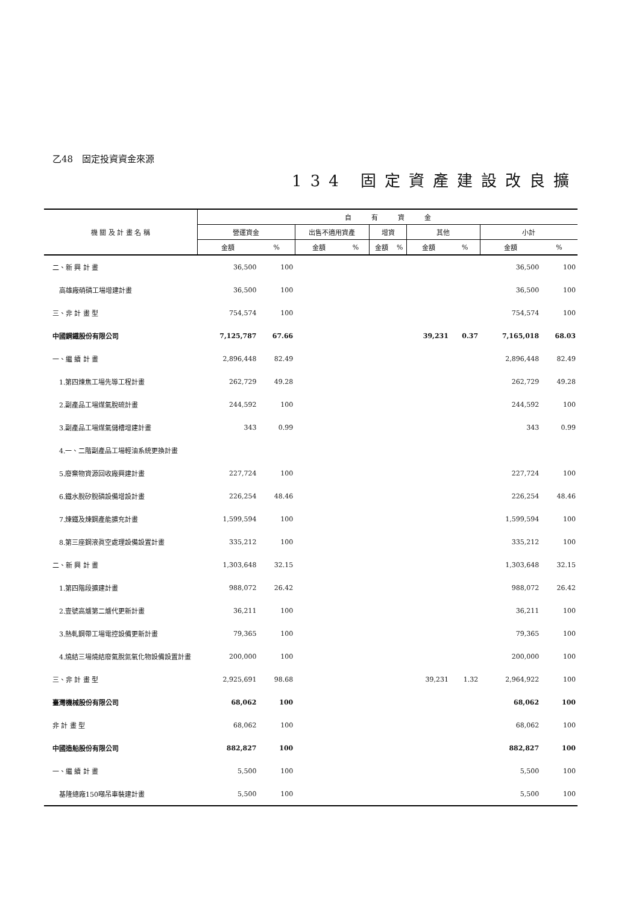乙48　固定投資資金來源
134 固定資產建設改良擴
| 機 關 及 計 畫 名 稱 | 自 有 資 金 | | | | | | | | | |
| --- | --- | --- | --- | --- | --- | --- | --- | --- | --- | --- |
| | 營運資金 | | 出售不適用資產 | | 增資 | | 其他 | | 小計 | |
| | 金額 | % | 金額 | % | 金額 | % | 金額 | % | 金額 | % |
| 二、新 興 計 畫 | 36,500 | 100 | | | | | | | 36,500 | 100 |
| 高雄廠硝磷工場增建計畫 | 36,500 | 100 | | | | | | | 36,500 | 100 |
| 三、非 計 畫 型 | 754,574 | 100 | | | | | | | 754,574 | 100 |
| 中國鋼鐵股份有限公司 | 7,125,787 | 67.66 | | | | | 39,231 | 0.37 | 7,165,018 | 68.03 |
| 一、繼 續 計 畫 | 2,896,448 | 82.49 | | | | | | | 2,896,448 | 82.49 |
| 1.第四煉焦工場先導工程計畫 | 262,729 | 49.28 | | | | | | | 262,729 | 49.28 |
| 2.副產品工場煤氣脫硫計畫 | 244,592 | 100 | | | | | | | 244,592 | 100 |
| 3.副產品工場煤氣儲槽增建計畫 | 343 | 0.99 | | | | | | | 343 | 0.99 |
| 4.一、二階副產品工場輕油系統更換計畫 | | | | | | | | | | |
| 5.廢棄物資源回收廠興建計畫 | 227,724 | 100 | | | | | | | 227,724 | 100 |
| 6.鐵水脫矽脫磷設備增設計畫 | 226,254 | 48.46 | | | | | | | 226,254 | 48.46 |
| 7.煉鐵及煉鋼產能擴充計畫 | 1,599,594 | 100 | | | | | | | 1,599,594 | 100 |
| 8.第三座鋼液眞空處理設備設置計畫 | 335,212 | 100 | | | | | | | 335,212 | 100 |
| 二、新 興 計 畫 | 1,303,648 | 32.15 | | | | | | | 1,303,648 | 32.15 |
| 1.第四階段擴建計畫 | 988,072 | 26.42 | | | | | | | 988,072 | 26.42 |
| 2.壹號高爐第二爐代更新計畫 | 36,211 | 100 | | | | | | | 36,211 | 100 |
| 3.熱軋鋼帶工場電控設備更新計畫 | 79,365 | 100 | | | | | | | 79,365 | 100 |
| 4.燒結三場燒結廢氣脫氮氧化物設備設置計畫 | 200,000 | 100 | | | | | | | 200,000 | 100 |
| 三、非 計 畫 型 | 2,925,691 | 98.68 | | | | | 39,231 | 1.32 | 2,964,922 | 100 |
| 臺灣機械股份有限公司 | 68,062 | 100 | | | | | | | 68,062 | 100 |
| 非 計 畫 型 | 68,062 | 100 | | | | | | | 68,062 | 100 |
| 中國造船股份有限公司 | 882,827 | 100 | | | | | | | 882,827 | 100 |
| 一、繼 續 計 畫 | 5,500 | 100 | | | | | | | 5,500 | 100 |
| 基隆總廠150噸吊車裝建計畫 | 5,500 | 100 | | | | | | | 5,500 | 100 |